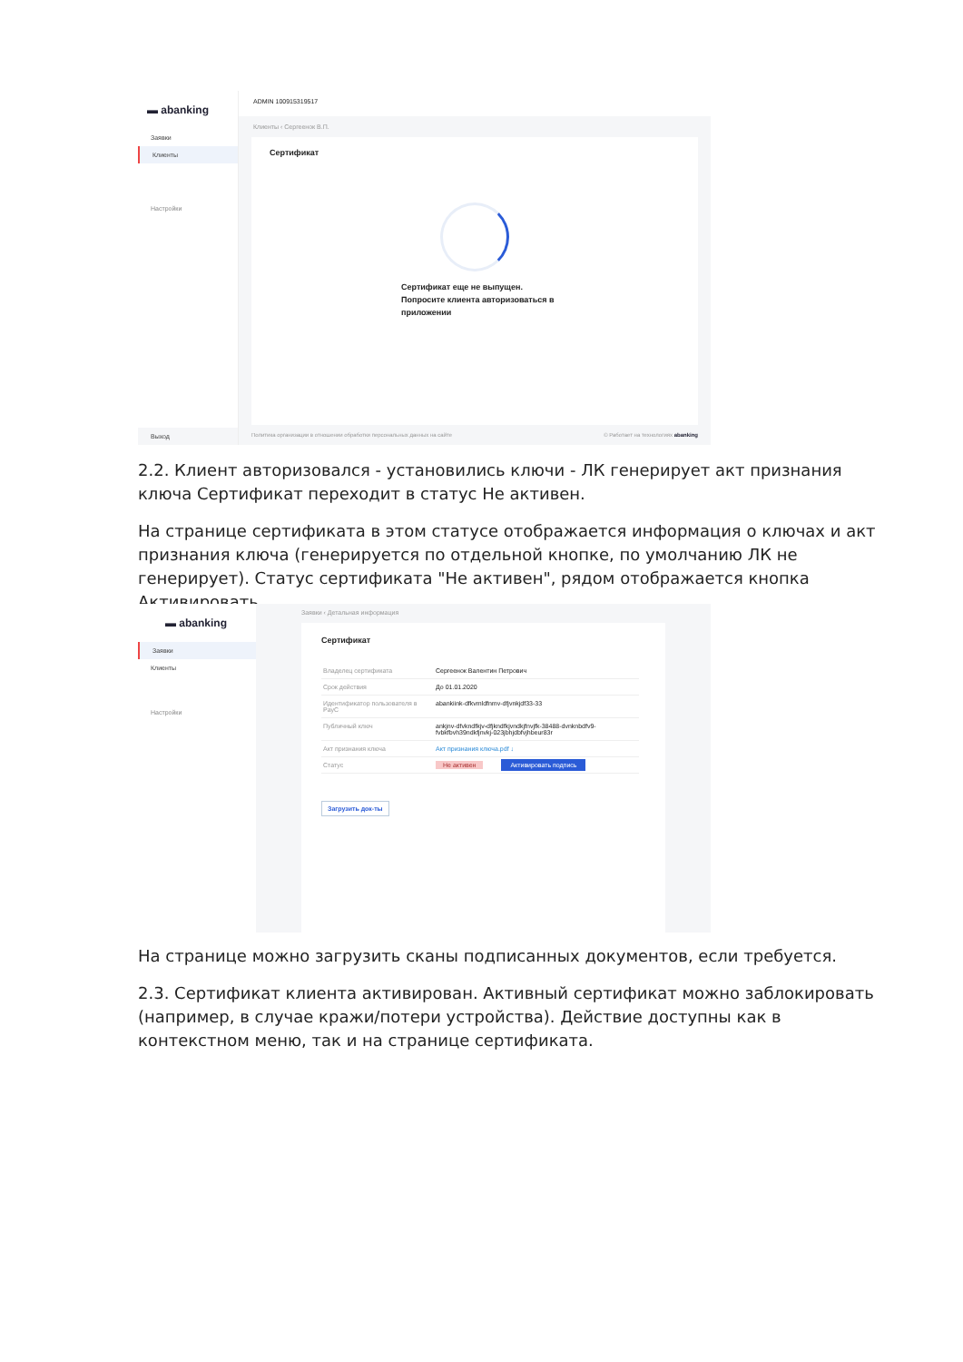▬ abanking
Заявки
Клиенты
Настройки
Выход
ADMIN 100915319517
Клиенты ‹ Сергеенок В.П.
Сертификат
Сертификат еще не выпущен.
Попросите клиента авторизоваться в
приложении
Политика организации в отношении обработки персональных данных на сайте © Работает на технологиях abanking
2.2. Клиент авторизовался - установились ключи - ЛК генерирует акт признания ключа Сертификат переходит в статус Не активен.
На странице сертификата в этом статусе отображается информация о ключах и акт признания ключа (генерируется по отдельной кнопке, по умолчанию ЛК не генерирует). Статус сертификата "Не активен", рядом отображается кнопка Активировать.
▬ abanking
Заявки
Клиенты
Настройки
Заявки ‹ Детальная информация
Сертификат
| Владелец сертификата | Сергеенок Валентин Петрович |
| Срок действия | До 01.01.2020 |
| Идентификатор пользователя в PayC | abankiink-dfkvmldfnmv-dfjvnkjdf33-33 |
| Публичный ключ | ankjnv-dfvkndfkjv-dfjkndfkjvndkjfnvjfk-38488-dvnknbdfv9-fvbkfbvh39ndkfjnvkj-023jbhjdbfvjhbeur83r |
| Акт признания ключа | Акт признания ключа.pdf ↓ |
| Статус | Не активен Активировать подпись |
Загрузить док-ты
На странице можно загрузить сканы подписанных документов, если требуется.
2.3. Сертификат клиента активирован. Активный сертификат можно заблокировать (например, в случае кражи/потери устройства). Действие доступны как в контекстном меню, так и на странице сертификата.